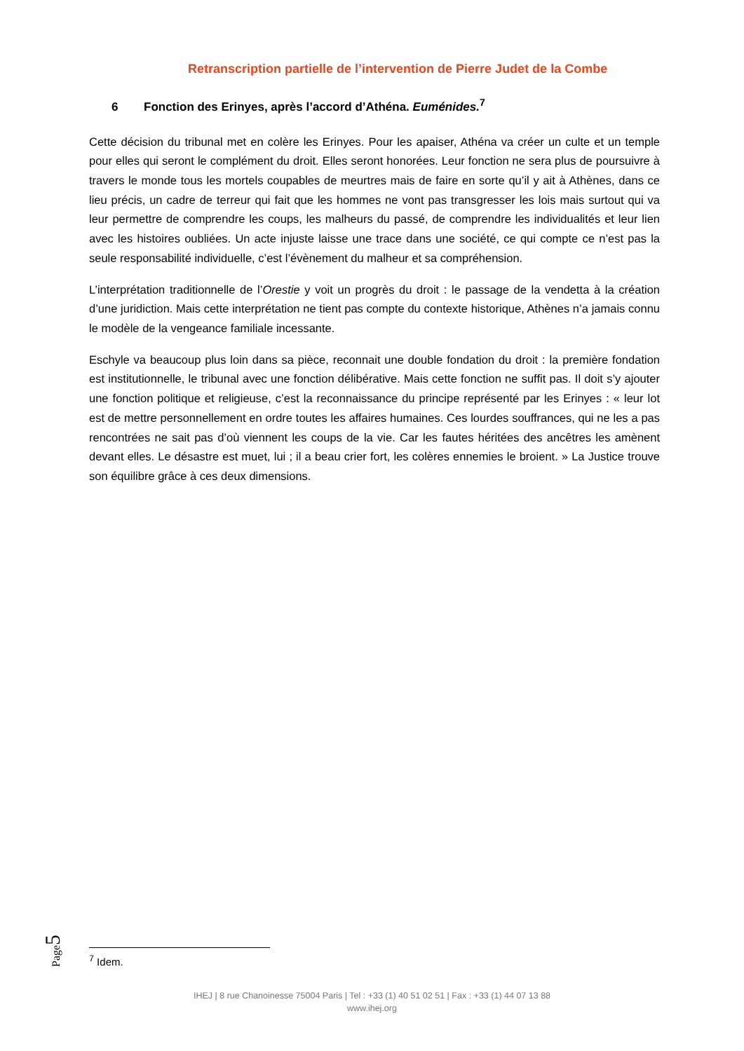Retranscription partielle de l’intervention de Pierre Judet de la Combe
6 Fonction des Erinyes, après l’accord d’Athéna. Euménides.<sup>7</sup>
Cette décision du tribunal met en colère les Erinyes. Pour les apaiser, Athéna va créer un culte et un temple pour elles qui seront le complément du droit. Elles seront honorées. Leur fonction ne sera plus de poursuivre à travers le monde tous les mortels coupables de meurtres mais de faire en sorte qu’il y ait à Athènes, dans ce lieu précis, un cadre de terreur qui fait que les hommes ne vont pas transgresser les lois mais surtout qui va leur permettre de comprendre les coups, les malheurs du passé, de comprendre les individualités et leur lien avec les histoires oubliées. Un acte injuste laisse une trace dans une société, ce qui compte ce n’est pas la seule responsabilité individuelle, c’est l’évènement du malheur et sa compréhension.
L’interprétation traditionnelle de l’Orestie y voit un progrès du droit : le passage de la vendetta à la création d’une juridiction. Mais cette interprétation ne tient pas compte du contexte historique, Athènes n’a jamais connu le modèle de la vengeance familiale incessante.
Eschyle va beaucoup plus loin dans sa pièce, reconnait une double fondation du droit : la première fondation est institutionnelle, le tribunal avec une fonction délibérative. Mais cette fonction ne suffit pas. Il doit s’y ajouter une fonction politique et religieuse, c’est la reconnaissance du principe représenté par les Erinyes : « leur lot est de mettre personnellement en ordre toutes les affaires humaines. Ces lourdes souffrances, qui ne les a pas rencontrées ne sait pas d’où viennent les coups de la vie. Car les fautes héritées des ancêtres les amènent devant elles. Le désastre est muet, lui ; il a beau crier fort, les colères ennemies le broient. » La Justice trouve son équilibre grâce à ces deux dimensions.
Page5
<sup>7</sup> Idem.
IHEJ | 8 rue Chanoinesse 75004 Paris | Tel : +33 (1) 40 51 02 51 | Fax : +33 (1) 44 07 13 88
www.ihej.org